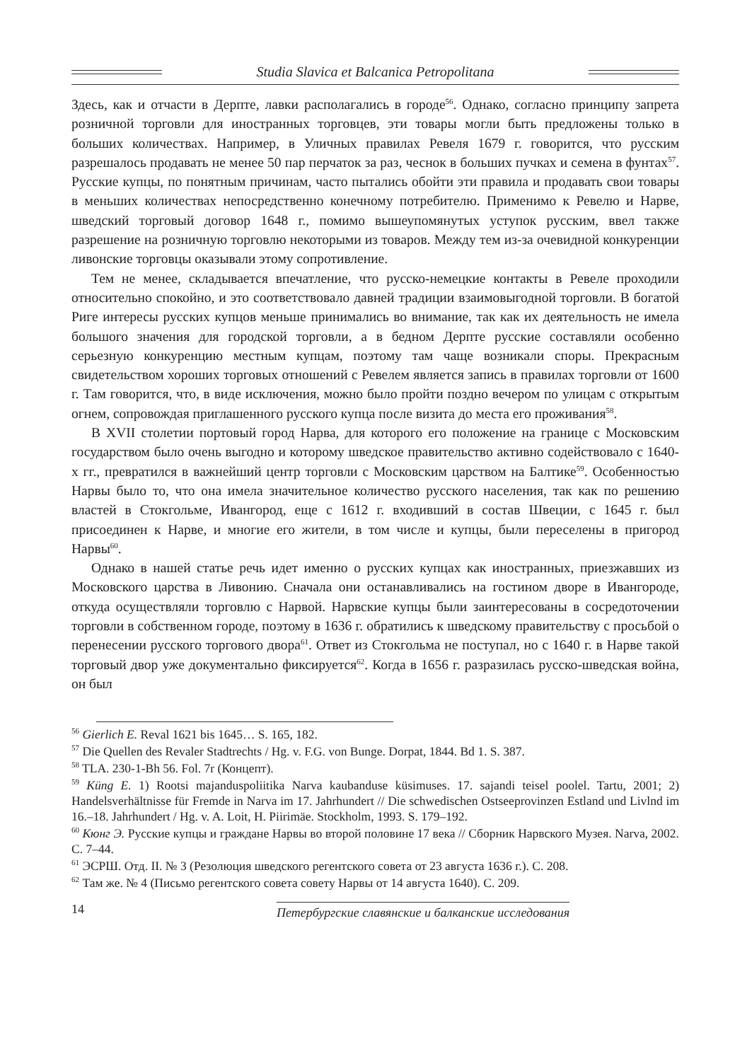Studia Slavica et Balcanica Petropolitana
Здесь, как и отчасти в Дерпте, лавки располагались в городе<sup>56</sup>. Однако, согласно принципу запрета розничной торговли для иностранных торговцев, эти товары могли быть предложены только в больших количествах. Например, в Уличных правилах Ревеля 1679 г. говорится, что русским разрешалось продавать не менее 50 пар перчаток за раз, чеснок в больших пучках и семена в фунтах<sup>57</sup>. Русские купцы, по понятным причинам, часто пытались обойти эти правила и продавать свои товары в меньших количествах непосредственно конечному потребителю. Применимо к Ревелю и Нарве, шведский торговый договор 1648 г., помимо вышеупомянутых уступок русским, ввел также разрешение на розничную торговлю некоторыми из товаров. Между тем из-за очевидной конкуренции ливонские торговцы оказывали этому сопротивление.
Тем не менее, складывается впечатление, что русско-немецкие контакты в Ревеле проходили относительно спокойно, и это соответствовало давней традиции взаимовыгодной торговли. В богатой Риге интересы русских купцов меньше принимались во внимание, так как их деятельность не имела большого значения для городской торговли, а в бедном Дерпте русские составляли особенно серьезную конкуренцию местным купцам, поэтому там чаще возникали споры. Прекрасным свидетельством хороших торговых отношений с Ревелем является запись в правилах торговли от 1600 г. Там говорится, что, в виде исключения, можно было пройти поздно вечером по улицам с открытым огнем, сопровождая приглашенного русского купца после визита до места его проживания<sup>58</sup>.
В XVII столетии портовый город Нарва, для которого его положение на границе с Московским государством было очень выгодно и которому шведское правительство активно содействовало с 1640-х гг., превратился в важнейший центр торговли с Московским царством на Балтике<sup>59</sup>. Особенностью Нарвы было то, что она имела значительное количество русского населения, так как по решению властей в Стокгольме, Ивангород, еще с 1612 г. входивший в состав Швеции, с 1645 г. был присоединен к Нарве, и многие его жители, в том числе и купцы, были переселены в пригород Нарвы<sup>60</sup>.
Однако в нашей статье речь идет именно о русских купцах как иностранных, приезжавших из Московского царства в Ливонию. Сначала они останавливались на гостином дворе в Ивангороде, откуда осуществляли торговлю с Нарвой. Нарвские купцы были заинтересованы в сосредоточении торговли в собственном городе, поэтому в 1636 г. обратились к шведскому правительству с просьбой о перенесении русского торгового двора<sup>61</sup>. Ответ из Стокгольма не поступал, но с 1640 г. в Нарве такой торговый двор уже документально фиксируется<sup>62</sup>. Когда в 1656 г. разразилась русско-шведская война, он был
<sup>56</sup> Gierlich E. Reval 1621 bis 1645… S. 165, 182.
<sup>57</sup> Die Quellen des Revaler Stadtrechts / Hg. v. F.G. von Bunge. Dorpat, 1844. Bd 1. S. 387.
<sup>58</sup> TLA. 230-1-Bh 56. Fol. 7r (Концепт).
<sup>59</sup> Küng E. 1) Rootsi majanduspoliitika Narva kaubanduse küsimuses. 17. sajandi teisel poolel. Tartu, 2001; 2) Handelsverhältnisse für Fremde in Narva im 17. Jahrhundert // Die schwedischen Ostseeprovinzen Estland und Livlnd im 16.–18. Jahrhundert / Hg. v. A. Loit, H. Piirimäe. Stockholm, 1993. S. 179–192.
<sup>60</sup> Кюнг Э. Русские купцы и граждане Нарвы во второй половине 17 века // Сборник Нарвского Музея. Narva, 2002. С. 7–44.
<sup>61</sup> ЭСРШ. Отд. II. № 3 (Резолюция шведского регентского совета от 23 августа 1636 г.). С. 208.
<sup>62</sup> Там же. № 4 (Письмо регентского совета совету Нарвы от 14 августа 1640). С. 209.
14 Петербургские славянские и балканские исследования